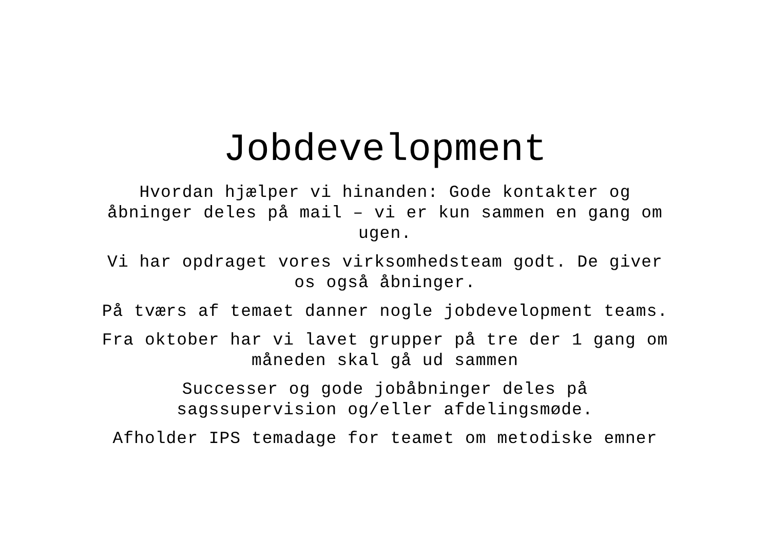Jobdevelopment
Hvordan hjælper vi hinanden: Gode kontakter og åbninger deles på mail – vi er kun sammen en gang om ugen.
Vi har opdraget vores virksomhedsteam godt. De giver os også åbninger.
På tværs af temaet danner nogle jobdevelopment teams.
Fra oktober har vi lavet grupper på tre der 1 gang om måneden skal gå ud sammen
Successer og gode jobåbninger deles på sagssupervision og/eller afdelingsmøde.
Afholder IPS temadage for teamet om metodiske emner